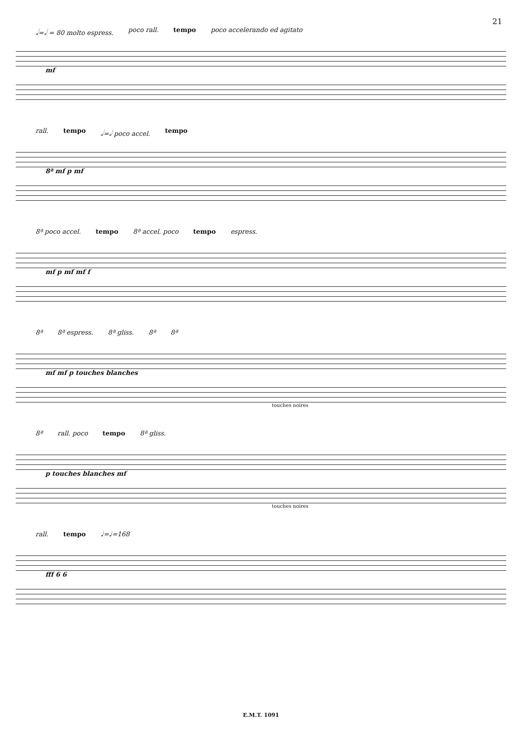21
𝅗𝅥=𝅗𝅥 = 80 molto espress. poco rall. tempo poco accelerando ed agitato
mf
rall. tempo 𝅗𝅥=𝅗𝅥 poco accel. tempo
8ª mf p mf
8ª poco accel. tempo 8ª accel. poco tempo espress.
mf p mf mf f
8ª 8ª espress. 8ª gliss. 8ª 8ª
mf mf p touches blanches
touches noires
8ª rall. poco tempo 8ª gliss.
p touches blanches mf
touches noires
rall. tempo ♩=♩=168
fff 6 6
E.M.T. 1091